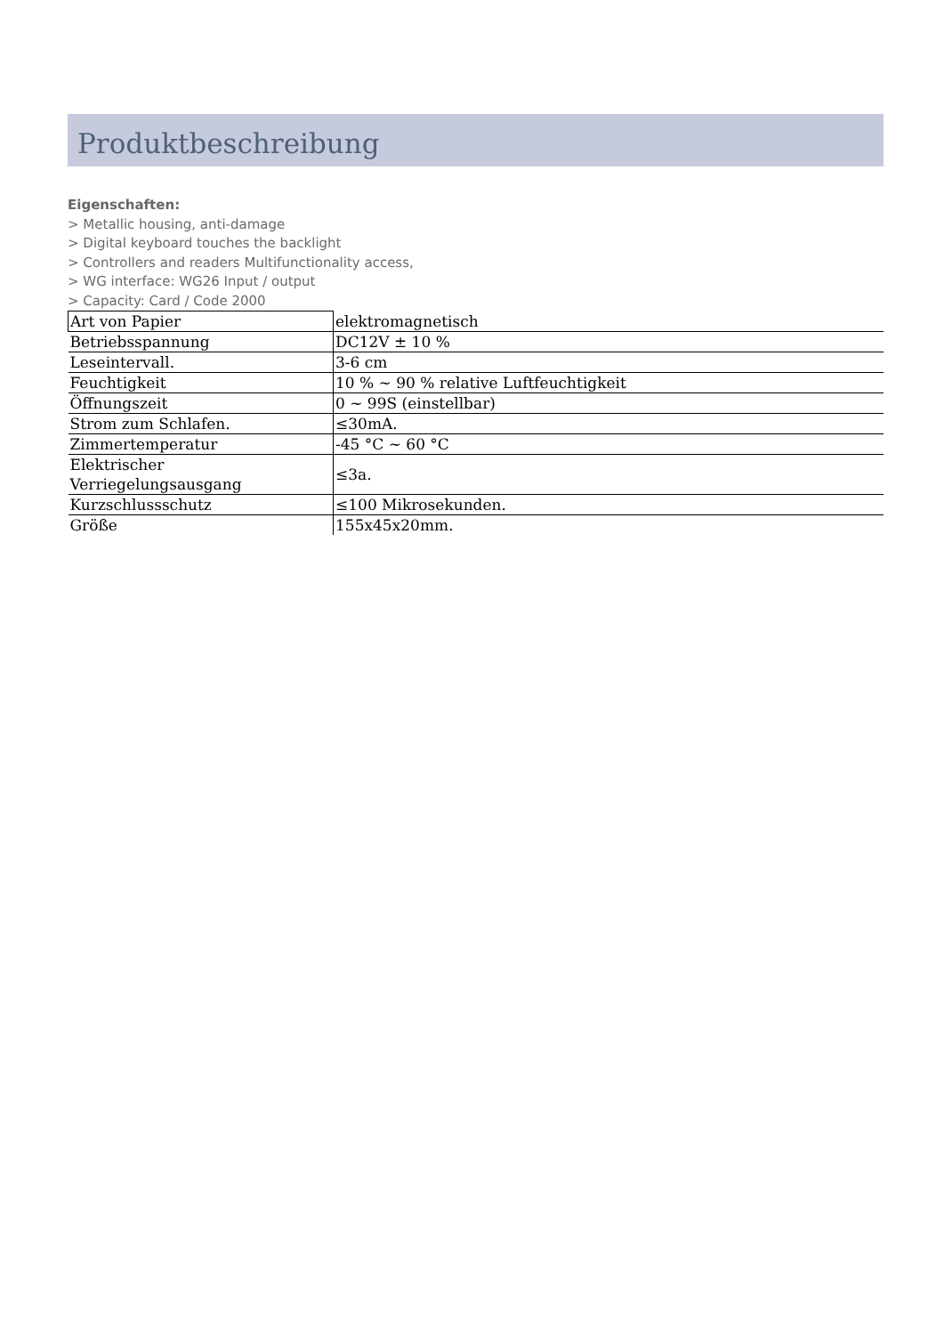Produktbeschreibung
Eigenschaften:
> Metallic housing, anti-damage
> Digital keyboard touches the backlight
> Controllers and readers Multifunctionality access,
> WG interface: WG26 Input / output
> Capacity: Card / Code 2000
| Art von Papier | elektromagnetisch |
| Betriebsspannung | DC12V ± 10 % |
| Leseintervall. | 3-6 cm |
| Feuchtigkeit | 10 % ~ 90 % relative Luftfeuchtigkeit |
| Öffnungszeit | 0 ~ 99S (einstellbar) |
| Strom zum Schlafen. | ≤30mA. |
| Zimmertemperatur | -45 °C ~ 60 °C |
| Elektrischer Verriegelungsausgang | ≤3a. |
| Kurzschlussschutz | ≤100 Mikrosekunden. |
| Größe | 155x45x20mm. |